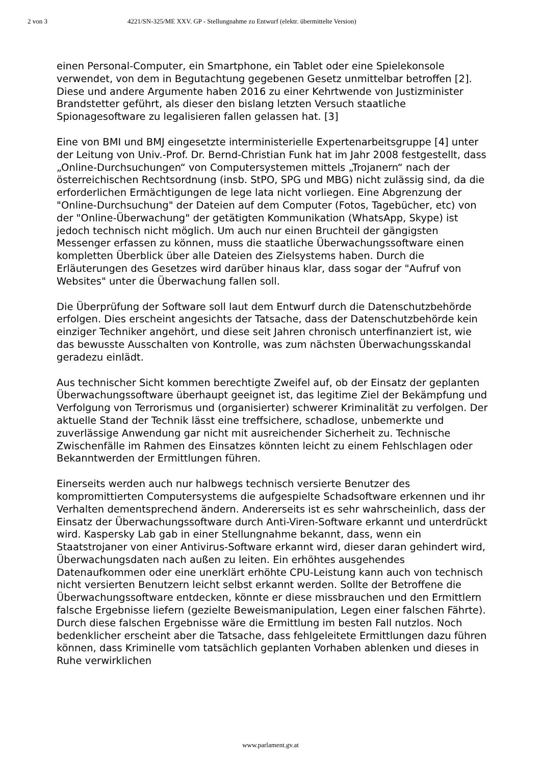2 von 3 4221/SN-325/ME XXV. GP - Stellungnahme zu Entwurf (elektr. übermittelte Version)
einen Personal-Computer, ein Smartphone, ein Tablet oder eine Spielekonsole verwendet, von dem in Begutachtung gegebenen Gesetz unmittelbar betroffen [2]. Diese und andere Argumente haben 2016 zu einer Kehrtwende von Justizminister Brandstetter geführt, als dieser den bislang letzten Versuch staatliche Spionagesoftware zu legalisieren fallen gelassen hat. [3]
Eine von BMI und BMJ eingesetzte interministerielle Expertenarbeitsgruppe [4] unter der Leitung von Univ.-Prof. Dr. Bernd-Christian Funk hat im Jahr 2008 festgestellt, dass „Online-Durchsuchungen“ von Computersystemen mittels „Trojanern“ nach der österreichischen Rechtsordnung (insb. StPO, SPG und MBG) nicht zulässig sind, da die erforderlichen Ermächtigungen de lege lata nicht vorliegen. Eine Abgrenzung der "Online-Durchsuchung" der Dateien auf dem Computer (Fotos, Tagebücher, etc) von der "Online-Überwachung" der getätigten Kommunikation (WhatsApp, Skype) ist jedoch technisch nicht möglich. Um auch nur einen Bruchteil der gängigsten Messenger erfassen zu können, muss die staatliche Überwachungssoftware einen kompletten Überblick über alle Dateien des Zielsystems haben. Durch die Erläuterungen des Gesetzes wird darüber hinaus klar, dass sogar der "Aufruf von Websites" unter die Überwachung fallen soll.
Die Überprüfung der Software soll laut dem Entwurf durch die Datenschutzbehörde erfolgen. Dies erscheint angesichts der Tatsache, dass der Datenschutzbehörde kein einziger Techniker angehört, und diese seit Jahren chronisch unterfinanziert ist, wie das bewusste Ausschalten von Kontrolle, was zum nächsten Überwachungsskandal geradezu einlädt.
Aus technischer Sicht kommen berechtigte Zweifel auf, ob der Einsatz der geplanten Überwachungssoftware überhaupt geeignet ist, das legitime Ziel der Bekämpfung und Verfolgung von Terrorismus und (organisierter) schwerer Kriminalität zu verfolgen. Der aktuelle Stand der Technik lässt eine treffsichere, schadlose, unbemerkte und zuverlässige Anwendung gar nicht mit ausreichender Sicherheit zu. Technische Zwischenfälle im Rahmen des Einsatzes könnten leicht zu einem Fehlschlagen oder Bekanntwerden der Ermittlungen führen.
Einerseits werden auch nur halbwegs technisch versierte Benutzer des kompromittierten Computersystems die aufgespielte Schadsoftware erkennen und ihr Verhalten dementsprechend ändern. Andererseits ist es sehr wahrscheinlich, dass der Einsatz der Überwachungssoftware durch Anti-Viren-Software erkannt und unterdrückt wird. Kaspersky Lab gab in einer Stellungnahme bekannt, dass, wenn ein Staatstrojaner von einer Antivirus-Software erkannt wird, dieser daran gehindert wird, Überwachungsdaten nach außen zu leiten. Ein erhöhtes ausgehendes Datenaufkommen oder eine unerklärt erhöhte CPU-Leistung kann auch von technisch nicht versierten Benutzern leicht selbst erkannt werden. Sollte der Betroffene die Überwachungssoftware entdecken, könnte er diese missbrauchen und den Ermittlern falsche Ergebnisse liefern (gezielte Beweismanipulation, Legen einer falschen Fährte). Durch diese falschen Ergebnisse wäre die Ermittlung im besten Fall nutzlos. Noch bedenklicher erscheint aber die Tatsache, dass fehlgeleitete Ermittlungen dazu führen können, dass Kriminelle vom tatsächlich geplanten Vorhaben ablenken und dieses in Ruhe verwirklichen
www.parlament.gv.at